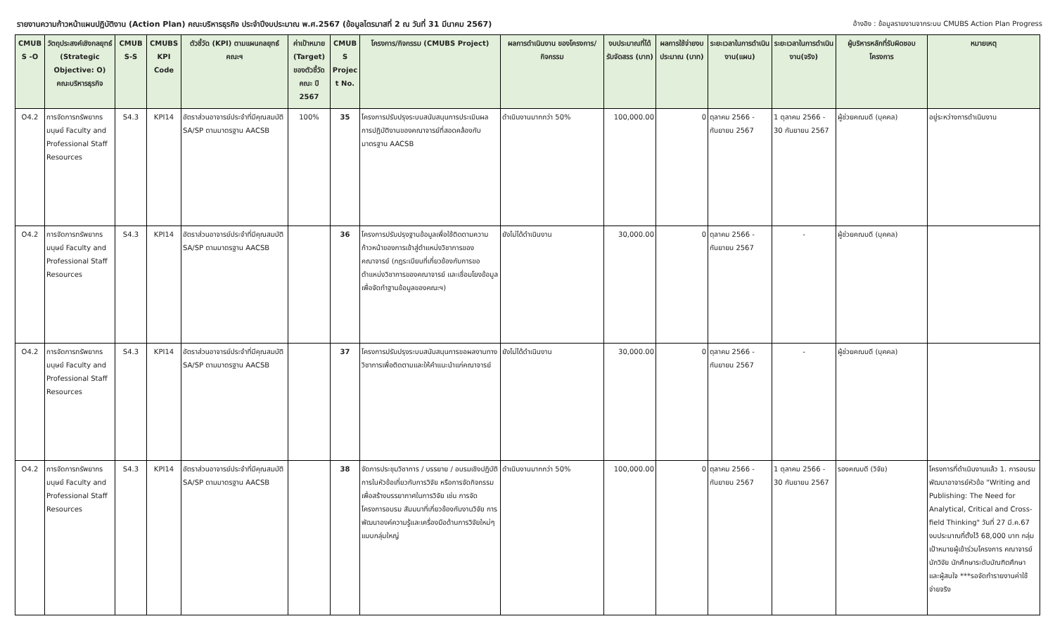รายงานความก้าวหน้าแผนปฏิบัติงาน (Action Plan) คณะบริหารธุรกิจ ประจำปีงบประมาณ พ.ศ.2567 (ข้อมูลไตรมาสที่ 2 ณ วันที่ 31 มีนาคม 2567)
อ้างอิง : ข้อมูลรายงานจากระบบ CMUBS Action Plan Progress
| CMUBS -O | วัตถุประสงค์เชิงกลยุทธ์ (Strategic Objective: O) คณะบริหารธุรกิจ | CMUBS-S | CMUBS KPI Code | ตัวชี้วัด (KPI) ตามแผนกลยุทธ์คณะฯ | ค่าเป้าหมาย (Target) ของตัวชี้วัด คณะ ปี 2567 | CMUBS Project No. | โครงการ/กิจกรรม (CMUBS Project) | ผลการดำเนินงาน ของโครงการ/กิจกรรม | งบประมาณที่ได้รับจัดสรร (บาท) | ผลการใช้จ่ายงบประมาณ (บาท) | ระยะเวลาในการดำเนินงาน(แผน) | ระยะเวลาในการดำเนินงาน(จริง) | ผู้บริหารหลักที่รับผิดชอบโครงการ | หมายเหตุ |
| --- | --- | --- | --- | --- | --- | --- | --- | --- | --- | --- | --- | --- | --- | --- |
| O4.2 | การจัดการทรัพยากรมนุษย์ Faculty and Professional Staff Resources | S4.3 | KPI14 | อัตราส่วนอาจารย์ประจำที่มีคุณสมบัติ SA/SP ตามมาตรฐาน AACSB | 100% | 35 | โครงการปรับปรุงระบบสนับสนุนการประเมินผลการปฏิบัติงานของคณาจารย์ที่สอดคล้องกับมาตรฐาน AACSB | ดำเนินงานมากกว่า 50% | 100,000.00 | 0 | ตุลาคม 2566 - กันยายน 2567 | 1 ตุลาคม 2566 - 30 กันยายน 2567 | ผู้ช่วยคณบดี (บุคคล) | อยู่ระหว่างการดำเนินงาน |
| O4.2 | การจัดการทรัพยากรมนุษย์ Faculty and Professional Staff Resources | S4.3 | KPI14 | อัตราส่วนอาจารย์ประจำที่มีคุณสมบัติ SA/SP ตามมาตรฐาน AACSB | | 36 | โครงการปรับปรุงฐานข้อมูลเพื่อใช้ติดตามความก้าวหน้าของการเข้าสู่ตำแหน่งวิชาการของคณาจารย์ (กฎระเบียบที่เกี่ยวข้องกับการขอตำแหน่งวิชาการของคณาจารย์ และเชื่อมโยงข้อมูล เพื่อจัดทำฐานข้อมูลของคณะฯ) | ยังไม่ได้ดำเนินงาน | 30,000.00 | 0 | ตุลาคม 2566 - กันยายน 2567 | - | ผู้ช่วยคณบดี (บุคคล) | |
| O4.2 | การจัดการทรัพยากรมนุษย์ Faculty and Professional Staff Resources | S4.3 | KPI14 | อัตราส่วนอาจารย์ประจำที่มีคุณสมบัติ SA/SP ตามมาตรฐาน AACSB | | 37 | โครงการปรับปรุงระบบสนับสนุนการขอผลงานทางวิชาการเพื่อติดตามและให้คำแนะนำแก่คณาจารย์ | ยังไม่ได้ดำเนินงาน | 30,000.00 | 0 | ตุลาคม 2566 - กันยายน 2567 | - | ผู้ช่วยคณบดี (บุคคล) | |
| O4.2 | การจัดการทรัพยากรมนุษย์ Faculty and Professional Staff Resources | S4.3 | KPI14 | อัตราส่วนอาจารย์ประจำที่มีคุณสมบัติ SA/SP ตามมาตรฐาน AACSB | | 38 | จัดการประชุมวิชาการ / บรรยาย / อบรมเชิงปฏิบัติการในหัวข้อเกี่ยวกับการวิจัย หรือการจัดกิจกรรมเพื่อสร้างบรรยากาศในการวิจัย เช่น การจัดโครงการอบรม สัมมนาที่เกี่ยวข้องกับงานวิจัย การพัฒนาองค์ความรู้และเครื่องมือด้านการวิจัยใหม่ๆ แบบกลุ่มใหญ่ | ดำเนินงานมากกว่า 50% | 100,000.00 | 0 | ตุลาคม 2566 - กันยายน 2567 | 1 ตุลาคม 2566 - 30 กันยายน 2567 | รองคณบดี (วิจัย) | โครงการที่ดำเนินงานแล้ว 1. การอบรมพัฒนาอาจารย์หัวข้อ "Writing and Publishing: The Need for Analytical, Critical and Cross-field Thinking" วันที่ 27 มี.ค.67 งบประมาณที่ตั้งไว้ 68,000 บาท กลุ่มเป้าหมายผู้เข้าร่วมโครงการ คณาจารย์ นักวิจัย นักศึกษาระดับบัณฑิตศึกษา และผู้สนใจ ***รอจัดทำรายงานค่าใช้จ่ายจริง |